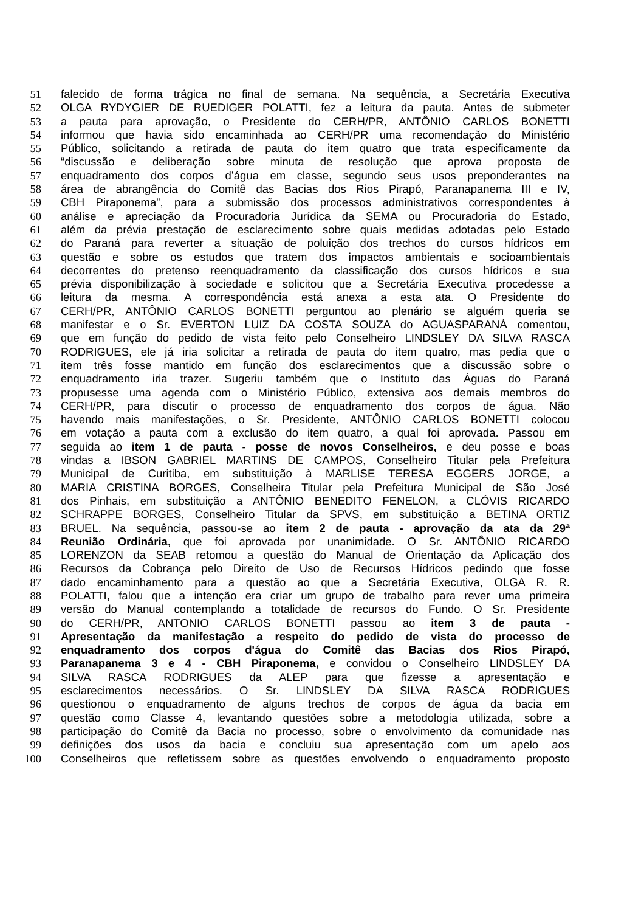51 falecido de forma trágica no final de semana. Na sequência, a Secretária Executiva
52 OLGA RYDYGIER DE RUEDIGER POLATTI, fez a leitura da pauta. Antes de submeter
53 a pauta para aprovação, o Presidente do CERH/PR, ANTÔNIO CARLOS BONETTI
54 informou que havia sido encaminhada ao CERH/PR uma recomendação do Ministério
55 Público, solicitando a retirada de pauta do item quatro que trata especificamente da
56 “discussão e deliberação sobre minuta de resolução que aprova proposta de
57 enquadramento dos corpos d’água em classe, segundo seus usos preponderantes na
58 área de abrangência do Comitê das Bacias dos Rios Pirapó, Paranapanema III e IV,
59 CBH Piraponema”, para a submissão dos processos administrativos correspondentes à
60 análise e apreciação da Procuradoria Jurídica da SEMA ou Procuradoria do Estado,
61 além da prévia prestação de esclarecimento sobre quais medidas adotadas pelo Estado
62 do Paraná para reverter a situação de poluição dos trechos do cursos hídricos em
63 questão e sobre os estudos que tratem dos impactos ambientais e socioambientais
64 decorrentes do pretenso reenquadramento da classificação dos cursos hídricos e sua
65 prévia disponibilização à sociedade e solicitou que a Secretária Executiva procedesse a
66 leitura da mesma. A correspondência está anexa a esta ata. O Presidente do
67 CERH/PR, ANTÔNIO CARLOS BONETTI perguntou ao plenário se alguém queria se
68 manifestar e o Sr. EVERTON LUIZ DA COSTA SOUZA do AGUASPARANÁ comentou,
69 que em função do pedido de vista feito pelo Conselheiro LINDSLEY DA SILVA RASCA
70 RODRIGUES, ele já iria solicitar a retirada de pauta do item quatro, mas pedia que o
71 item três fosse mantido em função dos esclarecimentos que a discussão sobre o
72 enquadramento iria trazer. Sugeriu também que o Instituto das Águas do Paraná
73 propusesse uma agenda com o Ministério Público, extensiva aos demais membros do
74 CERH/PR, para discutir o processo de enquadramento dos corpos de água. Não
75 havendo mais manifestações, o Sr. Presidente, ANTÔNIO CARLOS BONETTI colocou
76 em votação a pauta com a exclusão do item quatro, a qual foi aprovada. Passou em
77 seguida ao item 1 de pauta - posse de novos Conselheiros, e deu posse e boas
78 vindas a IBSON GABRIEL MARTINS DE CAMPOS, Conselheiro Titular pela Prefeitura
79 Municipal de Curitiba, em substituição à MARLISE TERESA EGGERS JORGE, a
80 MARIA CRISTINA BORGES, Conselheira Titular pela Prefeitura Municipal de São José
81 dos Pinhais, em substituição a ANTÔNIO BENEDITO FENELON, a CLÓVIS RICARDO
82 SCHRAPPE BORGES, Conselheiro Titular da SPVS, em substituição a BETINA ORTIZ
83 BRUEL. Na sequência, passou-se ao item 2 de pauta - aprovação da ata da 29ª
84 Reunião Ordinária, que foi aprovada por unanimidade. O Sr. ANTÔNIO RICARDO
85 LORENZON da SEAB retomou a questão do Manual de Orientação da Aplicação dos
86 Recursos da Cobrança pelo Direito de Uso de Recursos Hídricos pedindo que fosse
87 dado encaminhamento para a questão ao que a Secretária Executiva, OLGA R. R.
88 POLATTI, falou que a intenção era criar um grupo de trabalho para rever uma primeira
89 versão do Manual contemplando a totalidade de recursos do Fundo. O Sr. Presidente
90 do CERH/PR, ANTONIO CARLOS BONETTI passou ao item 3 de pauta -
91 Apresentação da manifestação a respeito do pedido de vista do processo de
92 enquadramento dos corpos d'água do Comitê das Bacias dos Rios Pirapó,
93 Paranapanema 3 e 4 - CBH Piraponema, e convidou o Conselheiro LINDSLEY DA
94 SILVA RASCA RODRIGUES da ALEP para que fizesse a apresentação e
95 esclarecimentos necessários. O Sr. LINDSLEY DA SILVA RASCA RODRIGUES
96 questionou o enquadramento de alguns trechos de corpos de água da bacia em
97 questão como Classe 4, levantando questões sobre a metodologia utilizada, sobre a
98 participação do Comitê da Bacia no processo, sobre o envolvimento da comunidade nas
99 definições dos usos da bacia e concluiu sua apresentação com um apelo aos
100 Conselheiros que refletissem sobre as questões envolvendo o enquadramento proposto